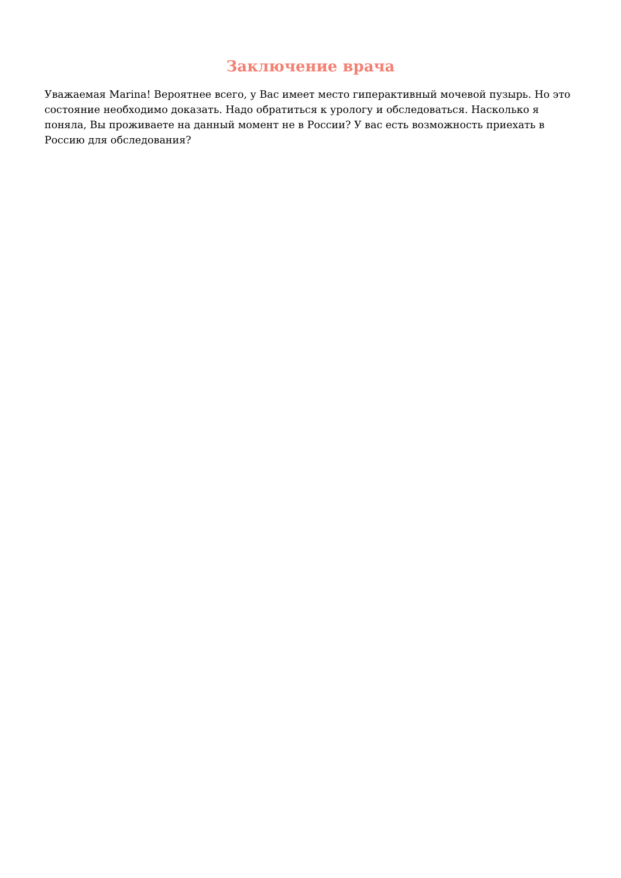Заключение врача
Уважаемая Marina! Вероятнее всего, у Вас имеет место гиперактивный мочевой пузырь. Но это состояние необходимо доказать. Надо обратиться к урологу и обследоваться. Насколько я поняла, Вы проживаете на данный момент не в России? У вас есть возможность приехать в Россию для обследования?